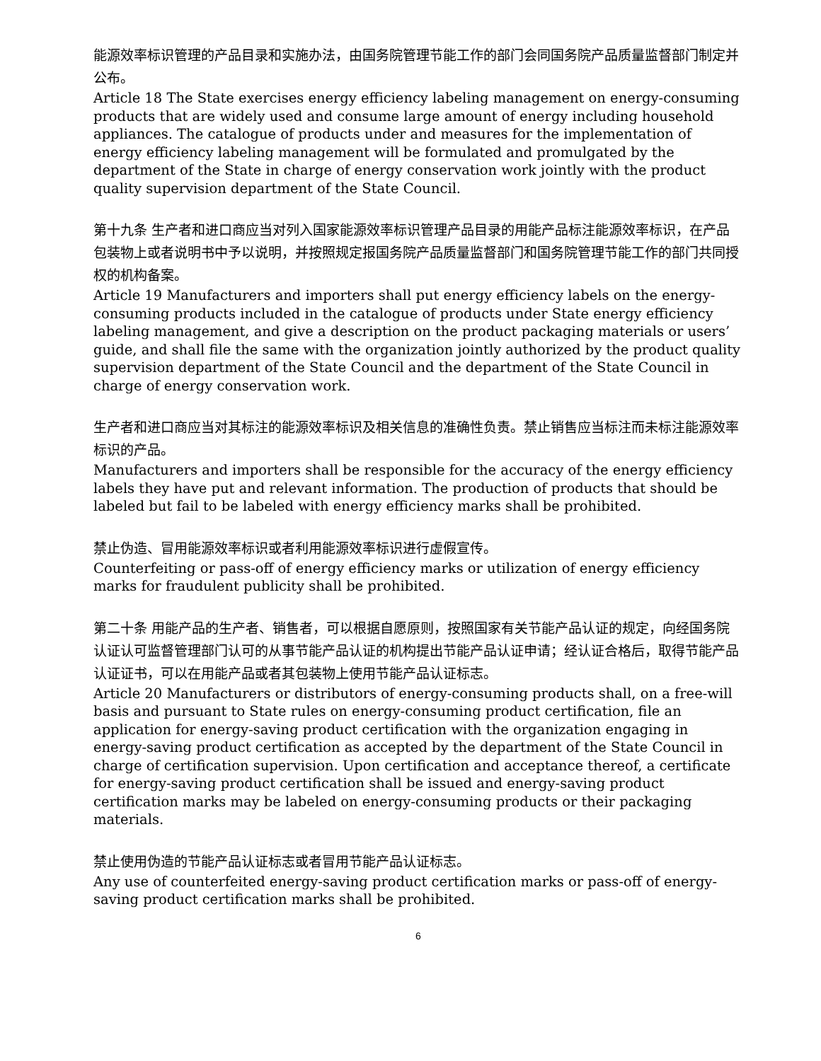能源效率标识管理的产品目录和实施办法，由国务院管理节能工作的部门会同国务院产品质量监督部门制定并公布。
Article 18 The State exercises energy efficiency labeling management on energy-consuming products that are widely used and consume large amount of energy including household appliances. The catalogue of products under and measures for the implementation of energy efficiency labeling management will be formulated and promulgated by the department of the State in charge of energy conservation work jointly with the product quality supervision department of the State Council.
第十九条 生产者和进口商应当对列入国家能源效率标识管理产品目录的用能产品标注能源效率标识，在产品包装物上或者说明书中予以说明，并按照规定报国务院产品质量监督部门和国务院管理节能工作的部门共同授权的机构备案。
Article 19 Manufacturers and importers shall put energy efficiency labels on the energy-consuming products included in the catalogue of products under State energy efficiency labeling management, and give a description on the product packaging materials or users’ guide, and shall file the same with the organization jointly authorized by the product quality supervision department of the State Council and the department of the State Council in charge of energy conservation work.
生产者和进口商应当对其标注的能源效率标识及相关信息的准确性负责。禁止销售应当标注而未标注能源效率标识的产品。
Manufacturers and importers shall be responsible for the accuracy of the energy efficiency labels they have put and relevant information. The production of products that should be labeled but fail to be labeled with energy efficiency marks shall be prohibited.
禁止伪造、冒用能源效率标识或者利用能源效率标识进行虚假宣传。
Counterfeiting or pass-off of energy efficiency marks or utilization of energy efficiency marks for fraudulent publicity shall be prohibited.
第二十条 用能产品的生产者、销售者，可以根据自愿原则，按照国家有关节能产品认证的规定，向经国务院认证认可监督管理部门认可的从事节能产品认证的机构提出节能产品认证申请；经认证合格后，取得节能产品认证证书，可以在用能产品或者其包装物上使用节能产品认证标志。
Article 20 Manufacturers or distributors of energy-consuming products shall, on a free-will basis and pursuant to State rules on energy-consuming product certification, file an application for energy-saving product certification with the organization engaging in energy-saving product certification as accepted by the department of the State Council in charge of certification supervision. Upon certification and acceptance thereof, a certificate for energy-saving product certification shall be issued and energy-saving product certification marks may be labeled on energy-consuming products or their packaging materials.
禁止使用伪造的节能产品认证标志或者冒用节能产品认证标志。
Any use of counterfeited energy-saving product certification marks or pass-off of energy-saving product certification marks shall be prohibited.
6